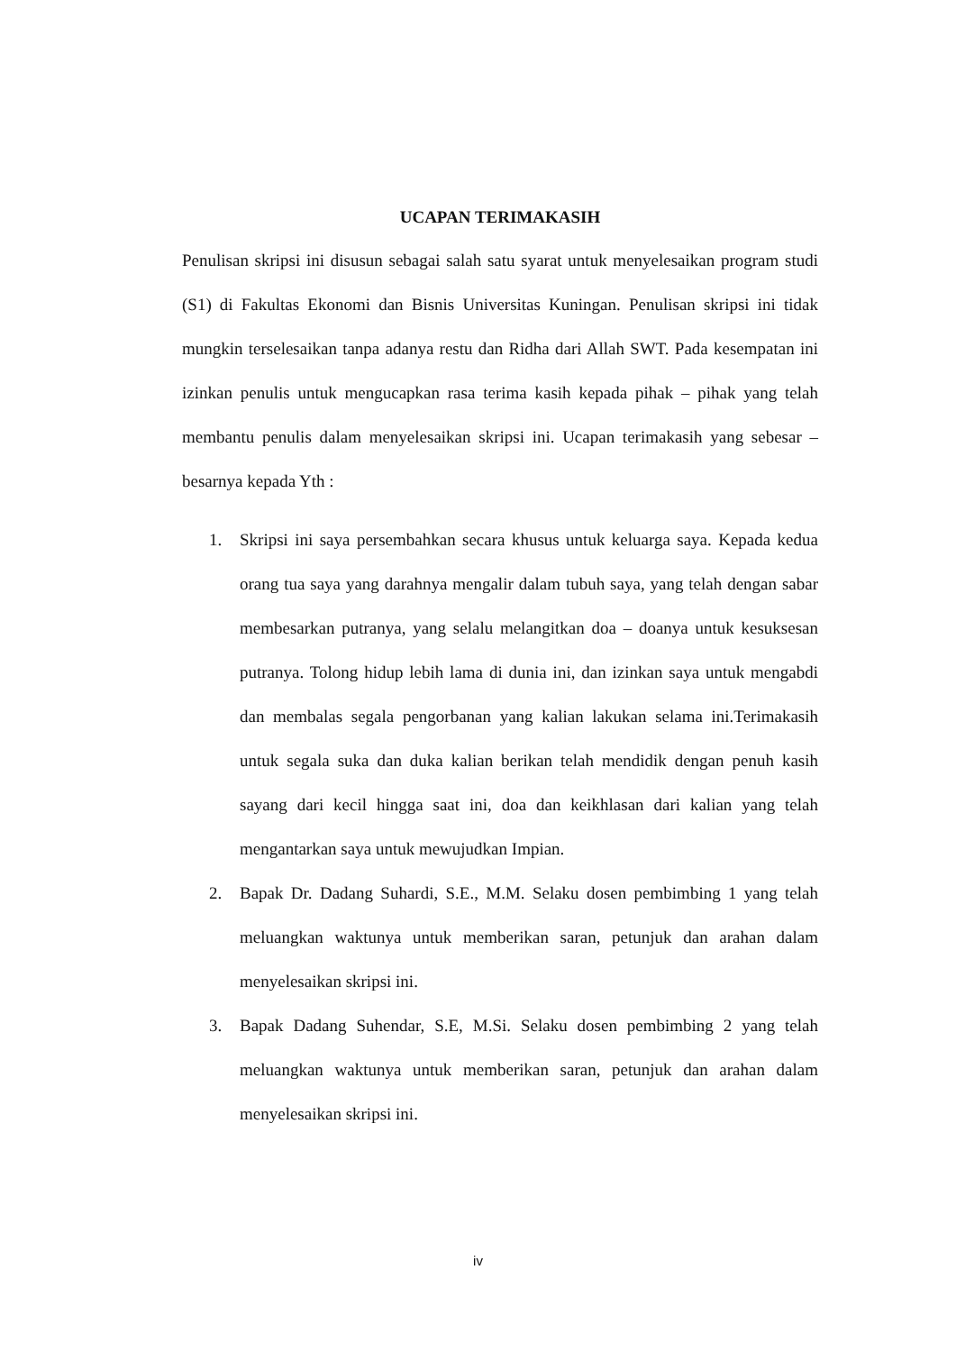UCAPAN TERIMAKASIH
Penulisan skripsi ini disusun sebagai salah satu syarat untuk menyelesaikan program studi (S1) di Fakultas Ekonomi dan Bisnis Universitas Kuningan. Penulisan skripsi ini tidak mungkin terselesaikan tanpa adanya restu dan Ridha dari Allah SWT. Pada kesempatan ini izinkan penulis untuk mengucapkan rasa terima kasih kepada pihak – pihak yang telah membantu penulis dalam menyelesaikan skripsi ini. Ucapan terimakasih yang sebesar – besarnya kepada Yth :
1. Skripsi ini saya persembahkan secara khusus untuk keluarga saya. Kepada kedua orang tua saya yang darahnya mengalir dalam tubuh saya, yang telah dengan sabar membesarkan putranya, yang selalu melangitkan doa – doanya untuk kesuksesan putranya. Tolong hidup lebih lama di dunia ini, dan izinkan saya untuk mengabdi dan membalas segala pengorbanan yang kalian lakukan selama ini.Terimakasih untuk segala suka dan duka kalian berikan telah mendidik dengan penuh kasih sayang dari kecil hingga saat ini, doa dan keikhlasan dari kalian yang telah mengantarkan saya untuk mewujudkan Impian.
2. Bapak Dr. Dadang Suhardi, S.E., M.M. Selaku dosen pembimbing 1 yang telah meluangkan waktunya untuk memberikan saran, petunjuk dan arahan dalam menyelesaikan skripsi ini.
3. Bapak Dadang Suhendar, S.E, M.Si. Selaku dosen pembimbing 2 yang telah meluangkan waktunya untuk memberikan saran, petunjuk dan arahan dalam menyelesaikan skripsi ini.
iv